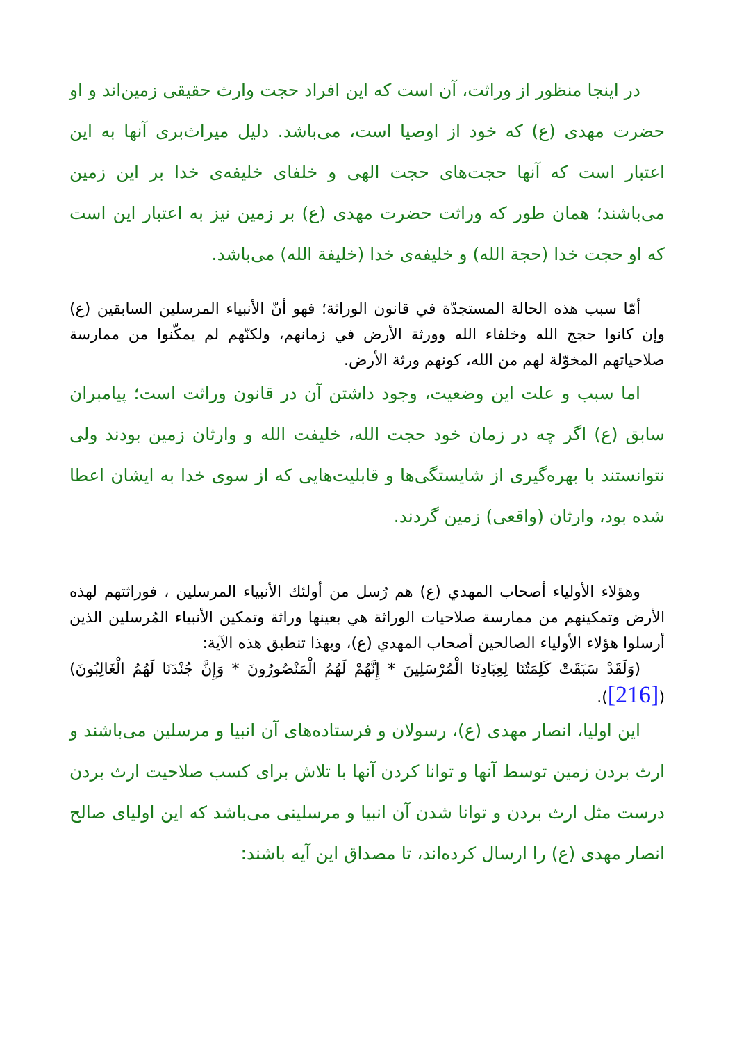در اینجا منظور از وراثت، آن است که این افراد حجت وارث حقیقی زمین‌اند و او حضرت مهدی (ع) که خود از اوصیا است، می‌باشد. دلیل میراث‌بری آنها به این اعتبار است که آنها حجت‌های حجت الهی و خلفای خلیفه‌ی خدا بر این زمین می‌باشند؛ همان طور که وراثت حضرت مهدی (ع) بر زمین نیز به اعتبار این است که او حجت خدا (حجة الله) و خلیفه‌ی خدا (خليفة الله) می‌باشد.
أمّا سبب هذه الحالة المستجدّة في قانون الوراثة؛ فهو أنّ الأنبياء المرسلين السابقين (ع) وإن كانوا حجج الله وخلفاء الله وورثة الأرض في زمانهم، ولكنّهم لم يمكّنوا من ممارسة صلاحياتهم المخوّلة لهم من الله، كونهم ورثة الأرض.
اما سبب و علت این وضعیت، وجود داشتن آن در قانون وراثت است؛ پیامبران سابق (ع) اگر چه در زمان خود حجت الله، خلیفت الله و وارثان زمین بودند ولی نتوانستند با بهره‌گیری از شایستگی‌ها و قابلیت‌هایی که از سوی خدا به ایشان اعطا شده بود، وارثان (واقعی) زمین گردند.
وهؤلاء الأولياء أصحاب المهدي (ع) هم رُسل من أولئك الأنبياء المرسلين ، فوراثتهم لهذه الأرض وتمكينهم من ممارسة صلاحيات الوراثة هي بعينها وراثة وتمكين الأنبياء المُرسلين الذين أرسلوا هؤلاء الأولياء الصالحين أصحاب المهدي (ع)، وبهذا تنطبق هذه الآية:
(وَلَقَدْ سَبَقَتْ كَلِمَتُنَا لِعِبَادِنَا الْمُرْسَلِينَ * إِنَّهُمْ لَهُمُ الْمَنْصُورُونَ * وَإِنَّ جُنْدَنَا لَهُمُ الْغَالِبُونَ)([216]).
این اولیا، انصار مهدی (ع)، رسولان و فرستاده‌های آن انبیا و مرسلین می‌باشند و ارث بردن زمین توسط آنها و توانا کردن آنها با تلاش برای کسب صلاحیت ارث بردن درست مثل ارث بردن و توانا شدن آن انبیا و مرسلینی می‌باشد که این اولیای صالح انصار مهدی (ع) را ارسال کرده‌اند، تا مصداق این آیه باشند: